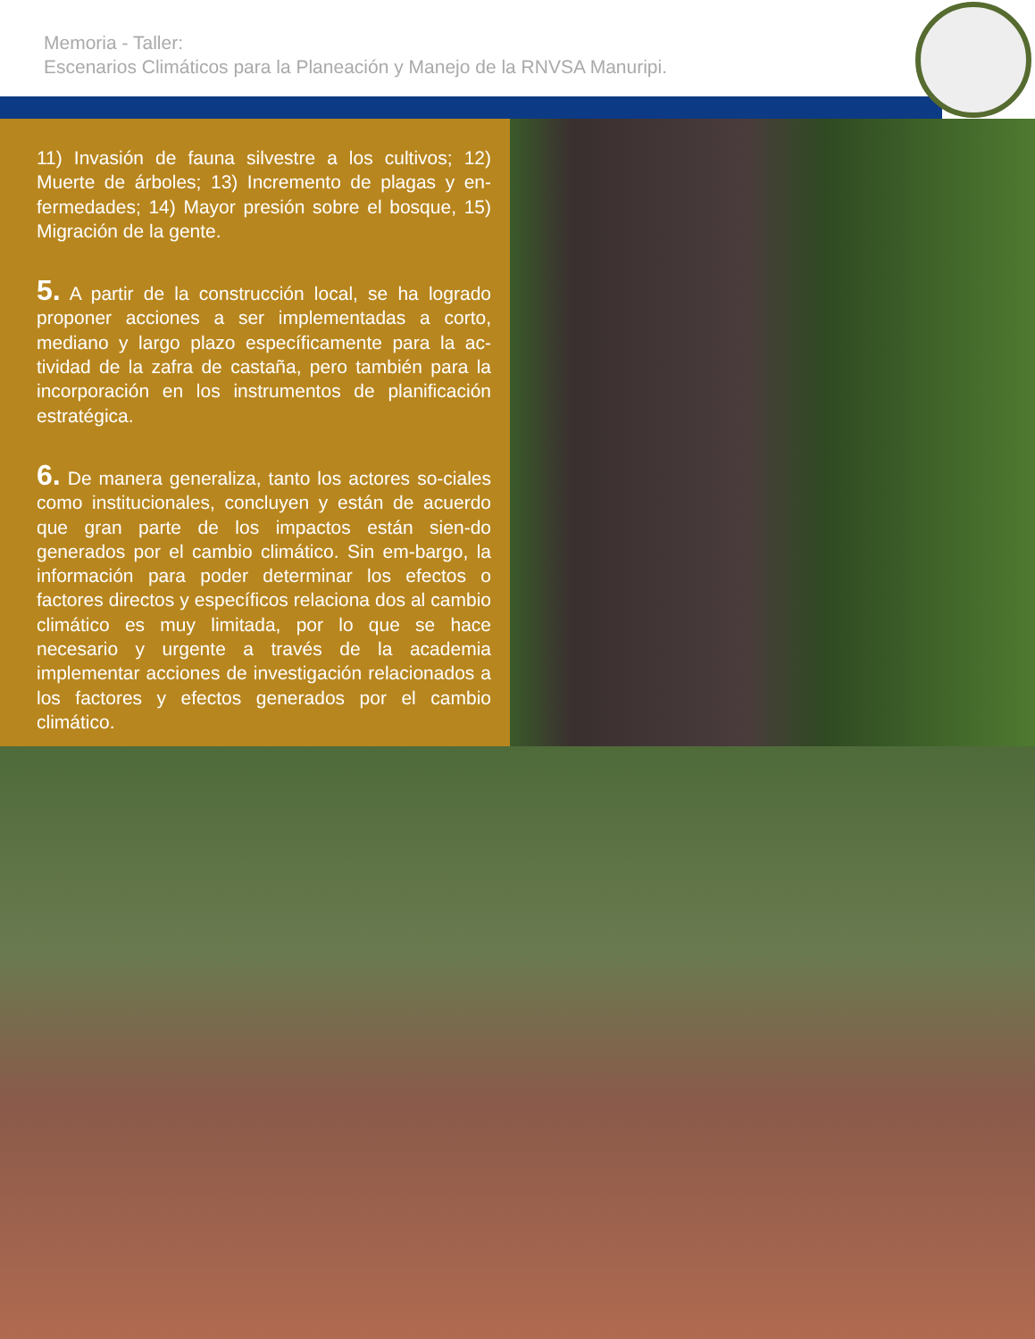Memoria - Taller:
Escenarios Climáticos para la Planeación y Manejo de la RNVSA Manuripi.
11) Invasión de fauna silvestre a los cultivos; 12) Muerte de árboles; 13) Incremento de plagas y en-fermedades; 14) Mayor presión sobre el bosque, 15) Migración de la gente.
5. A partir de la construcción local, se ha logrado proponer acciones a ser implementadas a corto, mediano y largo plazo específicamente para la ac-tividad de la zafra de castaña, pero también para la incorporación en los instrumentos de planificación estratégica.
6. De manera generaliza, tanto los actores so-ciales como institucionales, concluyen y están de acuerdo que gran parte de los impactos están sien-do generados por el cambio climático. Sin em-bargo, la información para poder determinar los efectos o factores directos y específicos relaciona dos al cambio climático es muy limitada, por lo que se hace necesario y urgente a través de la academia implementar acciones de investigación relacionados a los factores y efectos generados por el cambio climático.